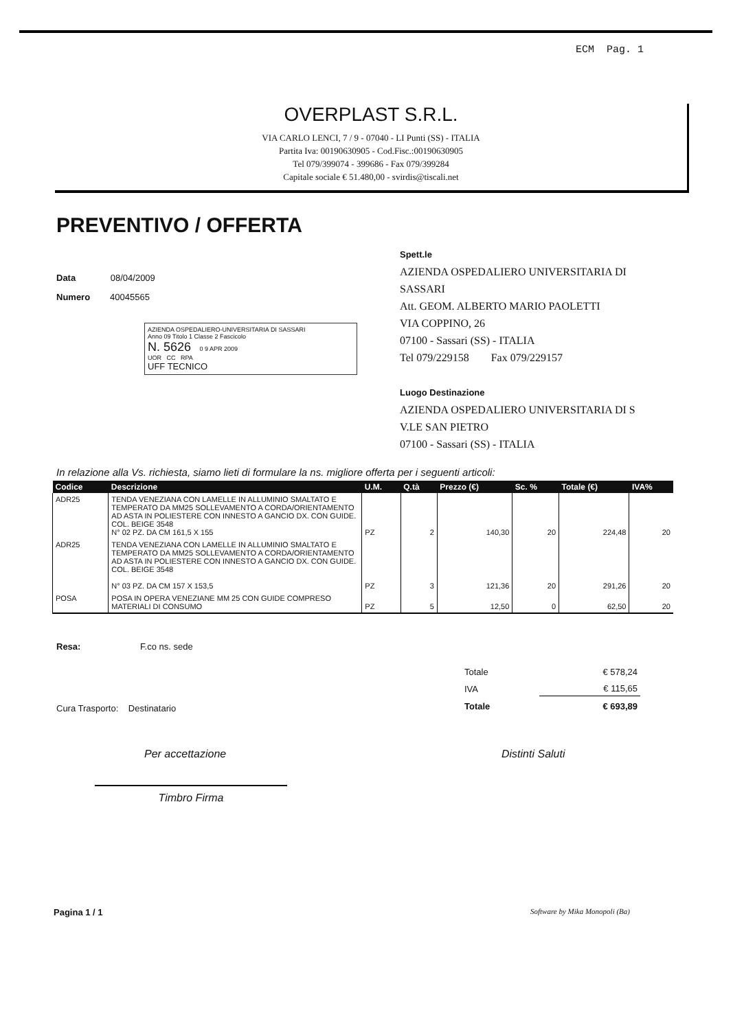ECM Pag. 1
OVERPLAST S.R.L.
VIA CARLO LENCI, 7 / 9 - 07040 - LI Punti (SS) - ITALIA
Partita Iva: 00190630905 - Cod.Fisc.:00190630905
Tel 079/399074 - 399686 - Fax 079/399284
Capitale sociale € 51.480,00 - svirdis@tiscali.net
PREVENTIVO / OFFERTA
Data 08/04/2009
Numero 40045565
AZIENDA OSPEDALIERO-UNIVERSITARIA DI SASSARI
Anno 09 Titolo 1 Classe 2 Fascicolo
N. 5626 0 9 APR 2009
UOR CC RPA
UFF TECNICO
Spett.le
AZIENDA OSPEDALIERO UNIVERSITARIA DI
SASSARI
Att. GEOM. ALBERTO MARIO PAOLETTI
VIA COPPINO, 26
07100 - Sassari (SS) - ITALIA
Tel 079/229158 Fax 079/229157
Luogo Destinazione
AZIENDA OSPEDALIERO UNIVERSITARIA DI S
V.LE SAN PIETRO
07100 - Sassari (SS) - ITALIA
In relazione alla Vs. richiesta, siamo lieti di formulare la ns. migliore offerta per i seguenti articoli:
| Codice | Descrizione | U.M. | Q.tà | Prezzo (€) | Sc. % | Totale (€) | IVA% |
| --- | --- | --- | --- | --- | --- | --- | --- |
| ADR25 | TENDA VENEZIANA CON LAMELLE IN ALLUMINIO SMALTATO E TEMPERATO DA MM25 SOLLEVAMENTO A CORDA/ORIENTAMENTO AD ASTA IN POLIESTERE CON INNESTO A GANCIO DX. CON GUIDE. COL. BEIGE 3548 N° 02 PZ. DA CM 161,5 X 155 | PZ | 2 | 140,30 | 20 | 224,48 | 20 |
| ADR25 | TENDA VENEZIANA CON LAMELLE IN ALLUMINIO SMALTATO E TEMPERATO DA MM25 SOLLEVAMENTO A CORDA/ORIENTAMENTO AD ASTA IN POLIESTERE CON INNESTO A GANCIO DX. CON GUIDE. COL. BEIGE 3548 N° 03 PZ. DA CM 157 X 153,5 | PZ | 3 | 121,36 | 20 | 291,26 | 20 |
| POSA | POSA IN OPERA VENEZIANE MM 25 CON GUIDE COMPRESO MATERIALI DI CONSUMO | PZ | 5 | 12,50 | 0 | 62,50 | 20 |
Resa: F.co ns. sede
Cura Trasporto: Destinatario
| Totale | € 578,24 |
| IVA | € 115,65 |
| Totale | € 693,89 |
Per accettazione
Timbro Firma
Distinti Saluti
Pagina 1 / 1 Software by Mika Monopoli (Ba)